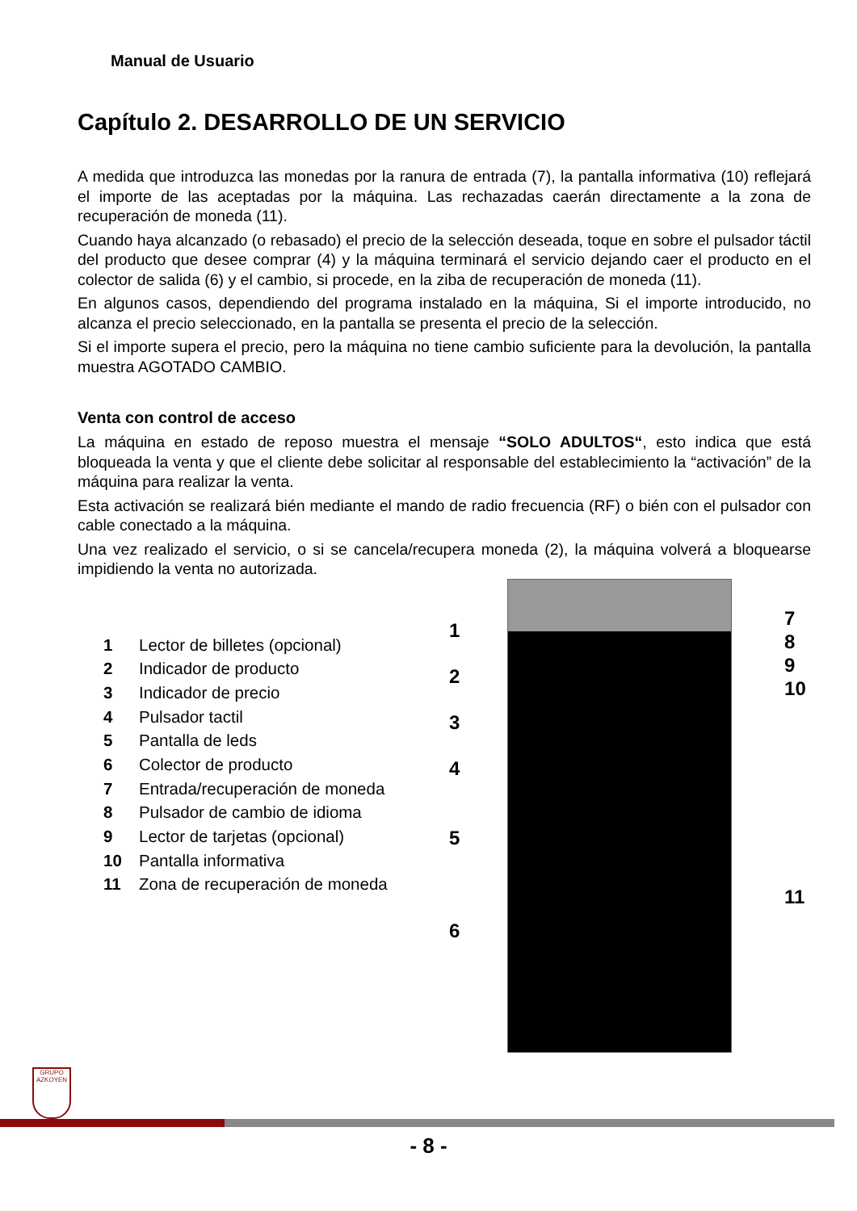Manual de Usuario
Capítulo 2. DESARROLLO DE UN SERVICIO
A medida que introduzca las monedas por la ranura de entrada (7), la pantalla informativa (10) reflejará el importe de las aceptadas por la máquina. Las rechazadas caerán directamente a la zona de recuperación de moneda (11).
Cuando haya alcanzado (o rebasado) el precio de la selección deseada, toque en sobre el pulsador táctil del producto que desee comprar (4) y la máquina terminará el servicio dejando caer el producto en el colector de salida (6) y el cambio, si procede, en la ziba de recuperación de moneda (11).
En algunos casos, dependiendo del programa instalado en la máquina, Si el importe introducido, no alcanza el precio seleccionado, en la pantalla se presenta el precio de la selección.
Si el importe supera el precio, pero la máquina no tiene cambio suficiente para la devolución, la pantalla muestra AGOTADO CAMBIO.
Venta con control de acceso
La máquina en estado de reposo muestra el mensaje “SOLO ADULTOS“, esto indica que está bloqueada la venta y que el cliente debe solicitar al responsable del establecimiento la “activación” de la máquina para realizar la venta.
Esta activación se realizará bién mediante el mando de radio frecuencia (RF) o bién con el pulsador con cable conectado a la máquina.
Una vez realizado el servicio, o si se cancela/recupera moneda (2), la máquina volverá a bloquearse impidiendo la venta no autorizada.
1 Lector de billetes (opcional)
2 Indicador de producto
3 Indicador de precio
4 Pulsador tactil
5 Pantalla de leds
6 Colector de producto
7 Entrada/recuperación de moneda
8 Pulsador de cambio de idioma
9 Lector de tarjetas (opcional)
10 Pantalla informativa
11 Zona de recuperación de moneda
1
2
3
4
5
6
7
8
9
10
11
GRUPO AZKOYEN
- 8 -